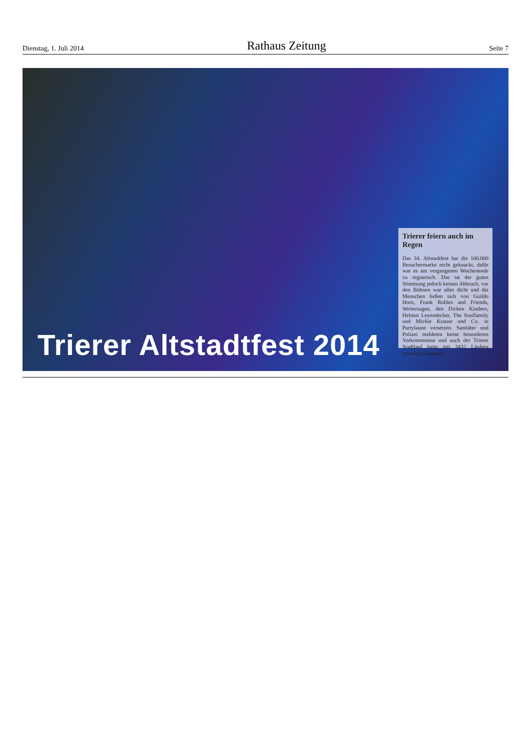Dienstag, 1. Juli 2014 Rathaus Zeitung Seite 7
Trierer feiern auch im Regen
Das 34. Altstadtfest hat die 100.000 Besuchermarke nicht geknackt, dafür war es am vergangenen Wochenende zu regnerisch. Das tat der guten Stimmung jedoch keinen Abbruch, vor den Bühnen war alles dicht und die Menschen ließen sich von Guildo Horn, Frank Rohles and Friends, Weitersagen, den Dicken Kindern, Helmut Leyendecker, The Soulfamily und Mickie Krause und Co. in Partylaune versetzen. Sanitäter und Polizei meldeten keine besonderen Vorkommnisse und auch der Trierer Stadtlauf hatte mit 3432 Läufern reichlich Zuspruch.
Trierer Altstadtfest 2014